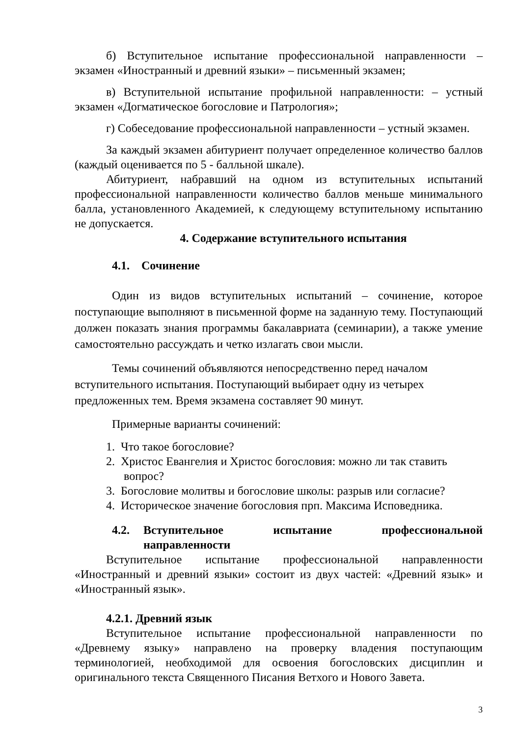б) Вступительное испытание профессиональной направленности – экзамен «Иностранный и древний языки» – письменный экзамен;
в) Вступительной испытание профильной направленности: – устный экзамен «Догматическое богословие и Патрология»;
г) Собеседование профессиональной направленности – устный экзамен.
За каждый экзамен абитуриент получает определенное количество баллов (каждый оценивается по 5 - балльной шкале).
Абитуриент, набравший на одном из вступительных испытаний профессиональной направленности количество баллов меньше минимального балла, установленного Академией, к следующему вступительному испытанию не допускается.
4. Содержание вступительного испытания
4.1. Сочинение
Один из видов вступительных испытаний – сочинение, которое поступающие выполняют в письменной форме на заданную тему. Поступающий должен показать знания программы бакалавриата (семинарии), а также умение самостоятельно рассуждать и четко излагать свои мысли.
Темы сочинений объявляются непосредственно перед началом
вступительного испытания. Поступающий выбирает одну из четырех
предложенных тем. Время экзамена составляет 90 минут.
Примерные варианты сочинений:
1. Что такое богословие?
2. Христос Евангелия и Христос богословия: можно ли так ставить
вопрос?
3. Богословие молитвы и богословие школы: разрыв или согласие?
4. Историческое значение богословия прп. Максима Исповедника.
4.2. Вступительное испытание профессиональной направленности
Вступительное испытание профессиональной направленности «Иностранный и древний языки» состоит из двух частей: «Древний язык» и «Иностранный язык».
4.2.1. Древний язык
Вступительное испытание профессиональной направленности по «Древнему языку» направлено на проверку владения поступающим терминологией, необходимой для освоения богословских дисциплин и оригинального текста Священного Писания Ветхого и Нового Завета.
3